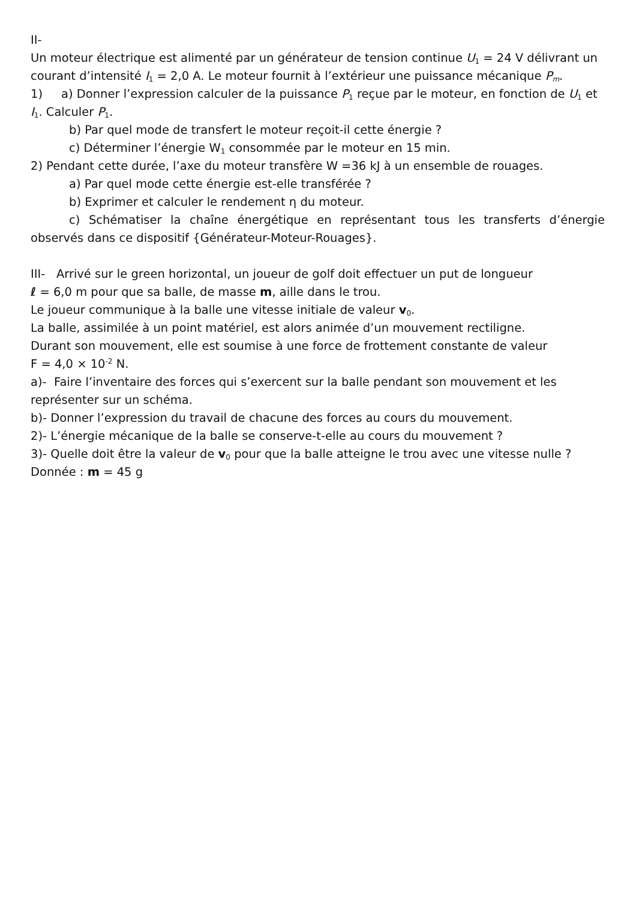II-
Un moteur électrique est alimenté par un générateur de tension continue U<sub>1</sub> = 24 V délivrant un courant d’intensité I<sub>1</sub> = 2,0 A. Le moteur fournit à l’extérieur une puissance mécanique P<sub>m</sub>.
1) a) Donner l’expression calculer de la puissance P<sub>1</sub> reçue par le moteur, en fonction de U<sub>1</sub> et I<sub>1</sub>. Calculer P<sub>1</sub>.
b) Par quel mode de transfert le moteur reçoit-il cette énergie ?
c) Déterminer l’énergie W<sub>1</sub> consommée par le moteur en 15 min.
2) Pendant cette durée, l’axe du moteur transfère W =36 kJ à un ensemble de rouages.
a) Par quel mode cette énergie est-elle transférée ?
b) Exprimer et calculer le rendement η du moteur.
c) Schématiser la chaîne énergétique en représentant tous les transferts d’énergie observés dans ce dispositif {Générateur-Moteur-Rouages}.
III- Arrivé sur le green horizontal, un joueur de golf doit effectuer un put de longueur
ℓ = 6,0 m pour que sa balle, de masse m, aille dans le trou.
Le joueur communique à la balle une vitesse initiale de valeur v<sub>0</sub>.
La balle, assimilée à un point matériel, est alors animée d’un mouvement rectiligne.
Durant son mouvement, elle est soumise à une force de frottement constante de valeur
F = 4,0 × 10<sup>-2</sup> N.
a)- Faire l’inventaire des forces qui s’exercent sur la balle pendant son mouvement et les représenter sur un schéma.
b)- Donner l’expression du travail de chacune des forces au cours du mouvement.
2)- L’énergie mécanique de la balle se conserve-t-elle au cours du mouvement ?
3)- Quelle doit être la valeur de v<sub>0</sub> pour que la balle atteigne le trou avec une vitesse nulle ?
Donnée : m = 45 g